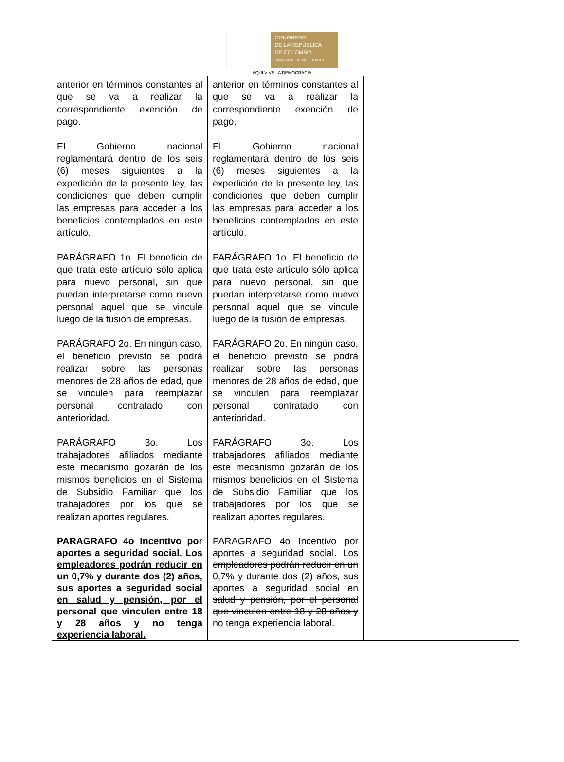CONGRESO
DE LA REPÚBLICA
DE COLOMBIA
CÁMARA DE REPRESENTANTES
AQUI VIVE LA DEMOCRACIA
| anterior en términos constantes al que se va a realizar la correspondiente exención de pago. El Gobierno nacional reglamentará dentro de los seis (6) meses siguientes a la expedición de la presente ley, las condiciones que deben cumplir las empresas para acceder a los beneficios contemplados en este artículo. PARÁGRAFO 1o. El beneficio de que trata este artículo sólo aplica para nuevo personal, sin que puedan interpretarse como nuevo personal aquel que se vincule luego de la fusión de empresas. PARÁGRAFO 2o. En ningún caso, el beneficio previsto se podrá realizar sobre las personas menores de 28 años de edad, que se vinculen para reemplazar personal contratado con anterioridad. PARÁGRAFO 3o. Los trabajadores afiliados mediante este mecanismo gozarán de los mismos beneficios en el Sistema de Subsidio Familiar que los trabajadores por los que se realizan aportes regulares. PARAGRAFO 4o Incentivo por aportes a seguridad social. Los empleadores podrán reducir en un 0,7% y durante dos (2) años, sus aportes a seguridad social en salud y pensión, por el personal que vinculen entre 18 y 28 años y no tenga experiencia laboral. | anterior en términos constantes al que se va a realizar la correspondiente exención de pago. El Gobierno nacional reglamentará dentro de los seis (6) meses siguientes a la expedición de la presente ley, las condiciones que deben cumplir las empresas para acceder a los beneficios contemplados en este artículo. PARÁGRAFO 1o. El beneficio de que trata este artículo sólo aplica para nuevo personal, sin que puedan interpretarse como nuevo personal aquel que se vincule luego de la fusión de empresas. PARÁGRAFO 2o. En ningún caso, el beneficio previsto se podrá realizar sobre las personas menores de 28 años de edad, que se vinculen para reemplazar personal contratado con anterioridad. PARÁGRAFO 3o. Los trabajadores afiliados mediante este mecanismo gozarán de los mismos beneficios en el Sistema de Subsidio Familiar que los trabajadores por los que se realizan aportes regulares. PARAGRAFO 4o Incentivo por aportes a seguridad social. Los empleadores podrán reducir en un 0,7% y durante dos (2) años, sus aportes a seguridad social en salud y pensión, por el personal que vinculen entre 18 y 28 años y no tenga experiencia laboral. | |